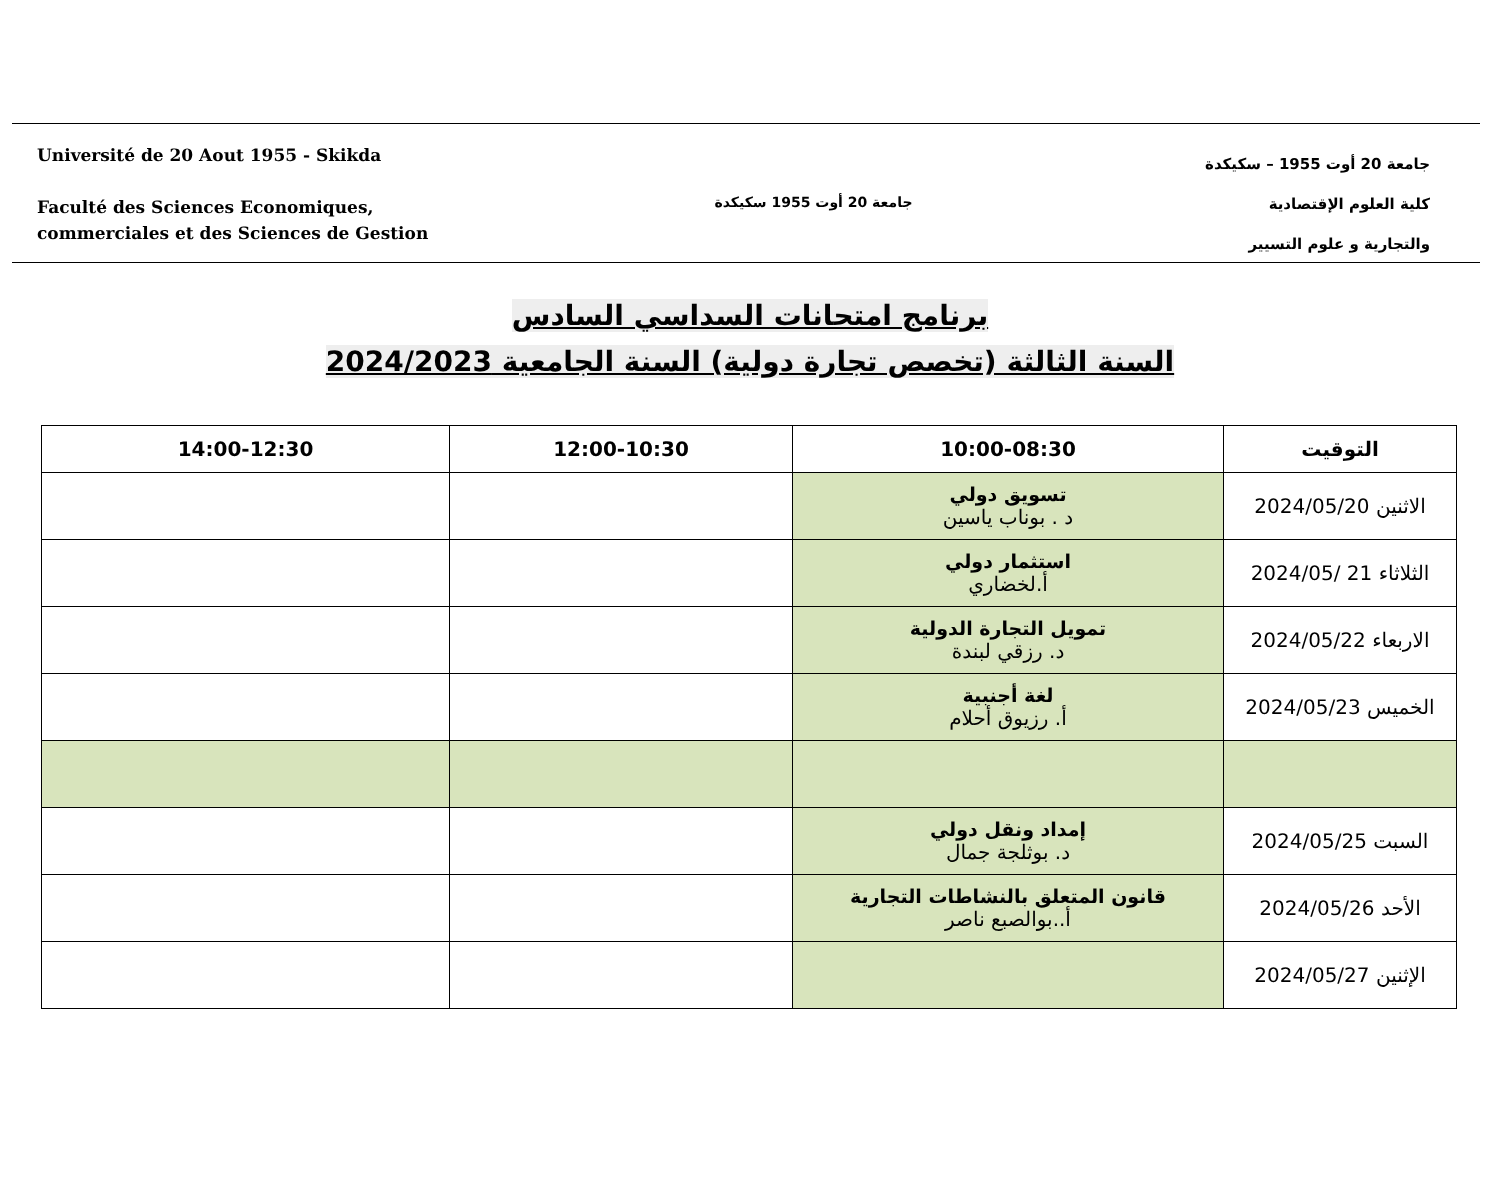Université de 20 Aout 1955 - Skikda
Faculté des Sciences Economiques,
commerciales et des Sciences de Gestion
جامعة 20 أوت 1955 سكيكدة
جامعة 20 أوت 1955 – سكيكدة
كلية العلوم الإقتصادية
والتجارية و علوم التسيير
برنامج امتحانات السداسي السادس
السنة الثالثة (تخصص تجارة دولية) السنة الجامعية 2024/2023
| التوقيت | 10:00-08:30 | 12:00-10:30 | 14:00-12:30 |
| --- | --- | --- | --- |
| الاثنين 2024/05/20 | تسويق دولي د . بوناب ياسين | | |
| الثلاثاء 21 /2024/05 | استثمار دولي أ.لخضاري | | |
| الاربعاء 2024/05/22 | تمويل التجارة الدولية د. رزقي لبندة | | |
| الخميس 2024/05/23 | لغة أجنبية أ. رزيوق أحلام | | |
| السبت 2024/05/25 | إمداد ونقل دولي د. بوثلجة جمال | | |
| الأحد 2024/05/26 | قانون المتعلق بالنشاطات التجارية أ..بوالصبع ناصر | | |
| الإثنين 2024/05/27 | | | |